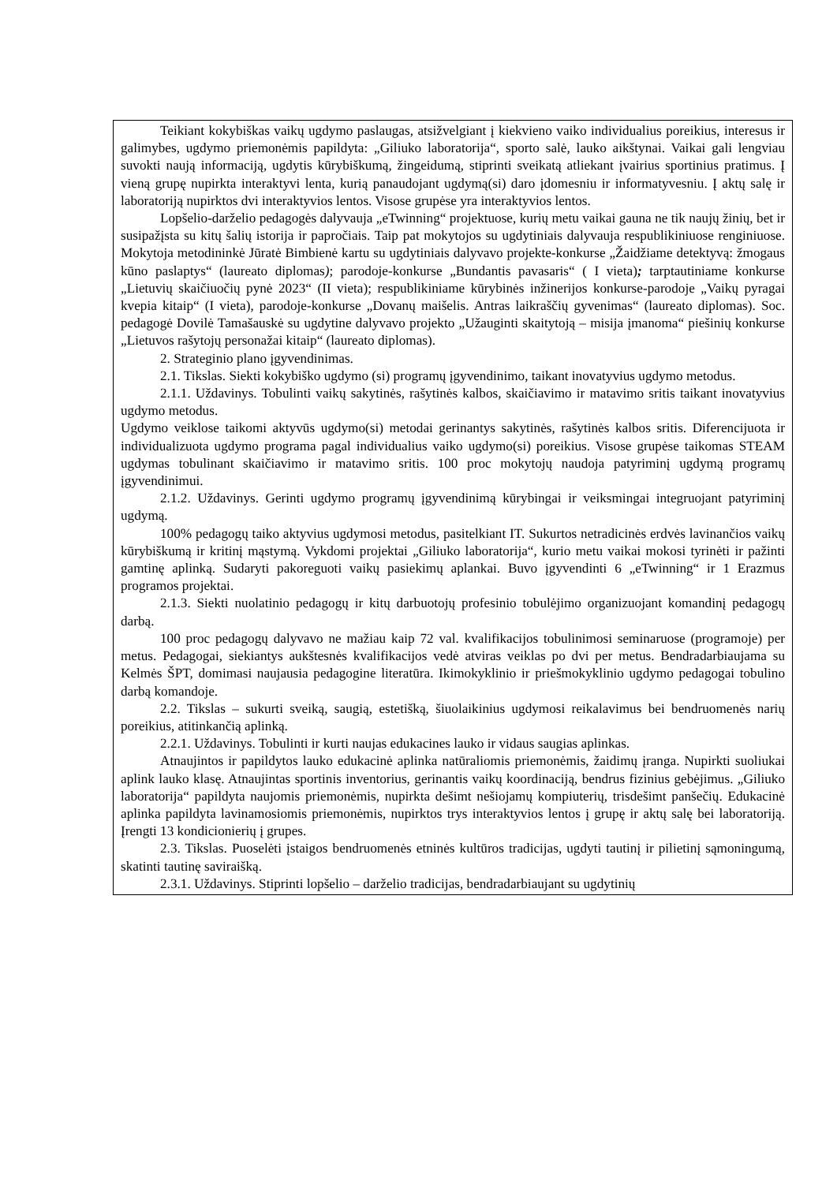| Teikiant kokybiškas vaikų ugdymo paslaugas, atsižvelgiant į kiekvieno vaiko individualius poreikius, interesus ir galimybes, ugdymo priemonėmis papildyta: „Giliuko laboratorija“, sporto salė, lauko aikštynai. Vaikai gali lengviau suvokti naują informaciją, ugdytis kūrybiškumą, žingeidumą, stiprinti sveikatą atliekant įvairius sportinius pratimus. Į vieną grupę nupirkta interaktyvi lenta, kurią panaudojant ugdymą(si) daro įdomesniu ir informatyvesniu. Į aktų salę ir laboratoriją nupirktos dvi interaktyvios lentos. Visose grupėse yra interaktyvios lentos. Lopšelio-darželio pedagogės dalyvauja „eTwinning“ projektuose, kurių metu vaikai gauna ne tik naujų žinių, bet ir susipažįsta su kitų šalių istorija ir papročiais. Taip pat mokytojos su ugdytiniais dalyvauja respublikiniuose renginiuose. Mokytoja metodininkė Jūratė Bimbienė kartu su ugdytiniais dalyvavo projekte-konkurse „Žaidžiame detektyvą: žmogaus kūno paslaptys“ (laureato diplomas ) ; parodoje-konkurse „Bundantis pavasaris“ ( I vieta) ; tarptautiniame konkurse „Lietuvių skaičiuočių pynė 2023“ (II vieta); respublikiniame kūrybinės inžinerijos konkurse-parodoje „Vaikų pyragai kvepia kitaip“ (I vieta), parodoje-konkurse „Dovanų maišelis. Antras laikraščių gyvenimas“ (laureato diplomas). Soc. pedagogė Dovilė Tamašauskė su ugdytine dalyvavo projekto „Užauginti skaitytoją – misija įmanoma“ piešinių konkurse „Lietuvos rašytojų personažai kitaip“ (laureato diplomas). 2. Strateginio plano įgyvendinimas. 2.1. Tikslas. Siekti kokybiško ugdymo (si) programų įgyvendinimo, taikant inovatyvius ugdymo metodus. 2.1.1. Uždavinys. Tobulinti vaikų sakytinės, rašytinės kalbos, skaičiavimo ir matavimo sritis taikant inovatyvius ugdymo metodus. Ugdymo veiklose taikomi aktyvūs ugdymo(si) metodai gerinantys sakytinės, rašytinės kalbos sritis. Diferencijuota ir individualizuota ugdymo programa pagal individualius vaiko ugdymo(si) poreikius. Visose grupėse taikomas STEAM ugdymas tobulinant skaičiavimo ir matavimo sritis. 100 proc mokytojų naudoja patyriminį ugdymą programų įgyvendinimui. 2.1.2. Uždavinys. Gerinti ugdymo programų įgyvendinimą kūrybingai ir veiksmingai integruojant patyriminį ugdymą. 100% pedagogų taiko aktyvius ugdymosi metodus, pasitelkiant IT. Sukurtos netradicinės erdvės lavinančios vaikų kūrybiškumą ir kritinį mąstymą. Vykdomi projektai „Giliuko laboratorija“, kurio metu vaikai mokosi tyrinėti ir pažinti gamtinę aplinką. Sudaryti pakoreguoti vaikų pasiekimų aplankai. Buvo įgyvendinti 6 „eTwinning“ ir 1 Erazmus programos projektai. 2.1.3. Siekti nuolatinio pedagogų ir kitų darbuotojų profesinio tobulėjimo organizuojant komandinį pedagogų darbą. 100 proc pedagogų dalyvavo ne mažiau kaip 72 val. kvalifikacijos tobulinimosi seminaruose (programoje) per metus. Pedagogai, siekiantys aukštesnės kvalifikacijos vedė atviras veiklas po dvi per metus. Bendradarbiaujama su Kelmės ŠPT, domimasi naujausia pedagogine literatūra. Ikimokyklinio ir priešmokyklinio ugdymo pedagogai tobulino darbą komandoje. 2.2. Tikslas – sukurti sveiką, saugią, estetišką, šiuolaikinius ugdymosi reikalavimus bei bendruomenės narių poreikius, atitinkančią aplinką. 2.2.1. Uždavinys. Tobulinti ir kurti naujas edukacines lauko ir vidaus saugias aplinkas. Atnaujintos ir papildytos lauko edukacinė aplinka natūraliomis priemonėmis, žaidimų įranga. Nupirkti suoliukai aplink lauko klasę. Atnaujintas sportinis inventorius, gerinantis vaikų koordinaciją, bendrus fizinius gebėjimus. „Giliuko laboratorija“ papildyta naujomis priemonėmis, nupirkta dešimt nešiojamų kompiuterių, trisdešimt panšečių. Edukacinė aplinka papildyta lavinamosiomis priemonėmis, nupirktos trys interaktyvios lentos į grupę ir aktų salę bei laboratoriją. Įrengti 13 kondicionierių į grupes. 2.3. Tikslas. Puoselėti įstaigos bendruomenės etninės kultūros tradicijas, ugdyti tautinį ir pilietinį sąmoningumą, skatinti tautinę saviraišką. 2.3.1. Uždavinys. Stiprinti lopšelio – darželio tradicijas, bendradarbiaujant su ugdytinių |